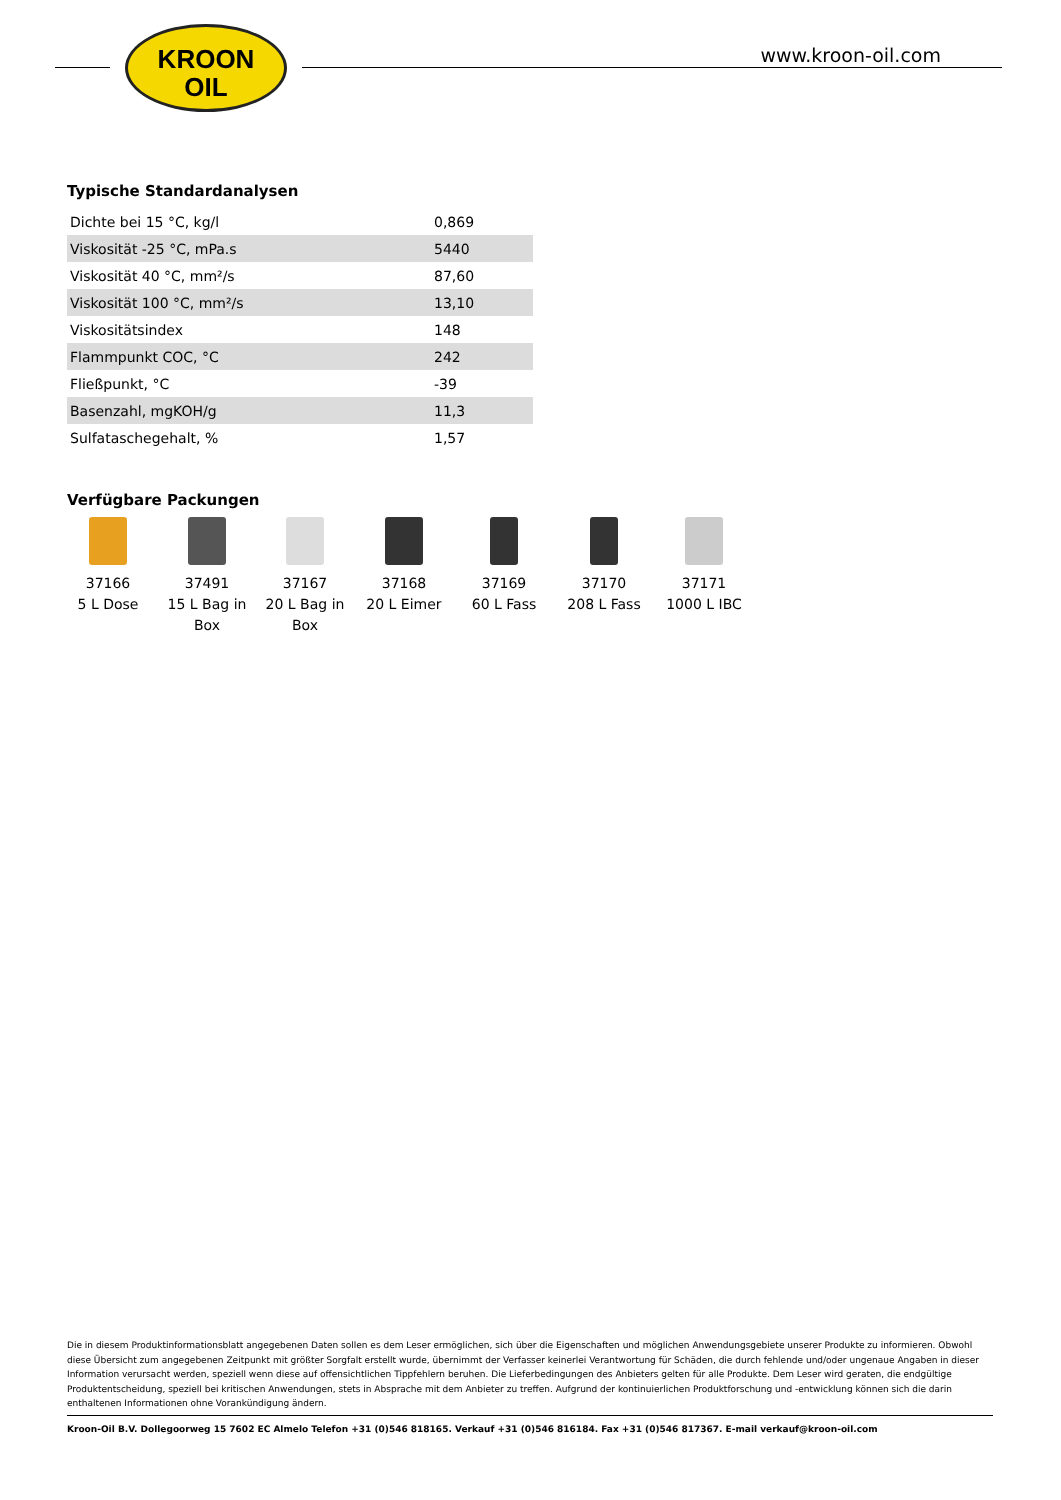KROON
OIL
www.kroon-oil.com
Typische Standardanalysen
| Dichte bei 15 °C, kg/l | 0,869 |
| Viskosität -25 °C, mPa.s | 5440 |
| Viskosität 40 °C, mm²/s | 87,60 |
| Viskosität 100 °C, mm²/s | 13,10 |
| Viskositätsindex | 148 |
| Flammpunkt COC, °C | 242 |
| Fließpunkt, °C | -39 |
| Basenzahl, mgKOH/g | 11,3 |
| Sulfataschegehalt, % | 1,57 |
Verfügbare Packungen
37166
5 L Dose
37491
15 L Bag in
Box
37167
20 L Bag in
Box
37168
20 L Eimer
37169
60 L Fass
37170
208 L Fass
37171
1000 L IBC
Die in diesem Produktinformationsblatt angegebenen Daten sollen es dem Leser ermöglichen, sich über die Eigenschaften und möglichen Anwendungsgebiete unserer Produkte zu informieren. Obwohl diese Übersicht zum angegebenen Zeitpunkt mit größter Sorgfalt erstellt wurde, übernimmt der Verfasser keinerlei Verantwortung für Schäden, die durch fehlende und/oder ungenaue Angaben in dieser Information verursacht werden, speziell wenn diese auf offensichtlichen Tippfehlern beruhen. Die Lieferbedingungen des Anbieters gelten für alle Produkte. Dem Leser wird geraten, die endgültige Produktentscheidung, speziell bei kritischen Anwendungen, stets in Absprache mit dem Anbieter zu treffen. Aufgrund der kontinuierlichen Produktforschung und -entwicklung können sich die darin enthaltenen Informationen ohne Vorankündigung ändern.
Kroon-Oil B.V. Dollegoorweg 15 7602 EC Almelo Telefon +31 (0)546 818165. Verkauf +31 (0)546 816184. Fax +31 (0)546 817367. E-mail verkauf@kroon-oil.com